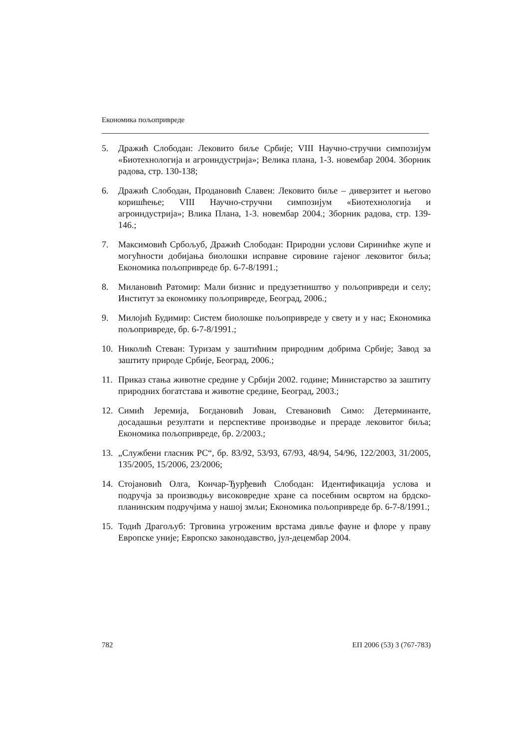Економика пољопривреде
5. Дражић Слободан: Лековито биље Србије; VIII Научно-стручни симпозијум «Биотехнологија и агроиндустрија»; Велика плана, 1-3. новембар 2004. Зборник радова, стр. 130-138;
6. Дражић Слободан, Продановић Славен: Лековито биље – диверзитет и његово коришћење; VIII Научно-стручни симпозијум «Биотехнологија и агроиндустрија»; Влика Плана, 1-3. новембар 2004.; Зборник радова, стр. 139-146.;
7. Максимовић Србољуб, Дражић Слободан: Природни услови Сиринићке жупе и могућности добијања биолошки исправне сировине гајеног лековитог биља; Економика пољопривреде бр. 6-7-8/1991.;
8. Милановић Ратомир: Мали бизнис и предузетништво у пољопривреди и селу; Институт за економику пољопривреде, Београд, 2006.;
9. Милојић Будимир: Систем биолошке пољопривреде у свету и у нас; Економика пољопривреде, бр. 6-7-8/1991.;
10. Николић Стеван: Туризам у заштићним природним добрима Србије; Завод за заштиту природе Србије, Београд, 2006.;
11. Приказ стања животне средине у Србији 2002. године; Министарство за заштиту природних богатстава и животне средине, Београд, 2003.;
12. Симић Јеремија, Богдановић Јован, Стевановић Симо: Детерминанте, досадашњи резултати и перспективе производње и прераде лековитог биља; Економика пољопривреде, бр. 2/2003.;
13. „Службени гласник РС“, бр. 83/92, 53/93, 67/93, 48/94, 54/96, 122/2003, 31/2005, 135/2005, 15/2006, 23/2006;
14. Стојановић Олга, Кончар-Ђурђевић Слободан: Идентификација услова и подручја за производњу високовредне хране са посебним освртом на брдско-планинским подручјима у нашој змљи; Економика пољопривреде бр. 6-7-8/1991.;
15. Тодић Драгољуб: Трговина угроженим врстама дивље фауне и флоре у праву Европске уније; Европско законодавство, јул-децембар 2004.
782 ЕП 2006 (53) 3 (767-783)